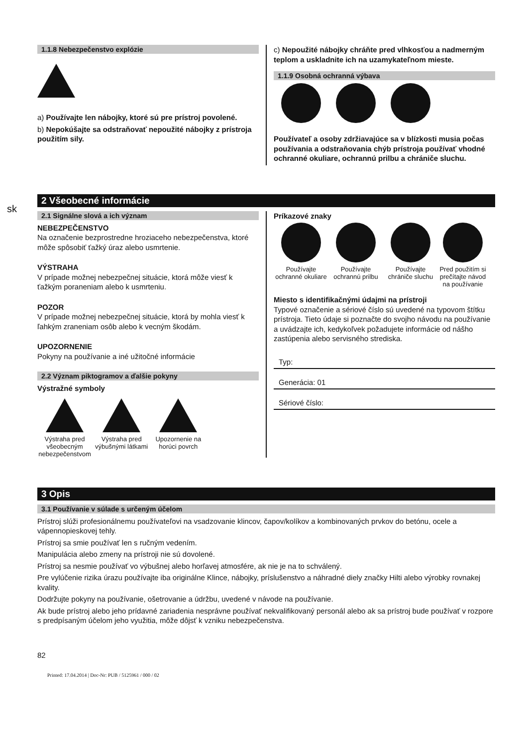sk
1.1.8 Nebezpečenstvo explózie
a) Používajte len nábojky, ktoré sú pre prístroj povolené.
b) Nepokúšajte sa odstraňovať nepoužité nábojky z prístroja použitím sily.
c) Nepoužité nábojky chráňte pred vlhkosťou a nadmerným teplom a uskladnite ich na uzamykateľnom mieste.
1.1.9 Osobná ochranná výbava
Používateľ a osoby zdržiavajúce sa v blízkosti musia počas používania a odstraňovania chýb prístroja používať vhodné ochranné okuliare, ochrannú prilbu a chrániče sluchu.
2 Všeobecné informácie
2.1 Signálne slová a ich význam
NEBEZPEČENSTVO
Na označenie bezprostredne hroziaceho nebezpečenstva, ktoré môže spôsobiť ťažký úraz alebo usmrtenie.
VÝSTRAHA
V prípade možnej nebezpečnej situácie, ktorá môže viesť k ťažkým poraneniam alebo k usmrteniu.
POZOR
V prípade možnej nebezpečnej situácie, ktorá by mohla viesť k ľahkým zraneniam osôb alebo k vecným škodám.
UPOZORNENIE
Pokyny na používanie a iné užitočné informácie
2.2 Význam piktogramov a ďalšie pokyny
Výstražné symboly
Výstraha pred všeobecným nebezpečenstvom Výstraha pred výbušnými látkami Upozornenie na horúci povrch
Príkazové znaky
Používajte ochranné okuliare Používajte ochrannú prilbu Používajte chrániče sluchu Pred použitím si prečítajte návod na používanie
Miesto s identifikačnými údajmi na prístroji
Typové označenie a sériové číslo sú uvedené na typovom štítku prístroja. Tieto údaje si poznačte do svojho návodu na používanie a uvádzajte ich, kedykoľvek požadujete informácie od nášho zastúpenia alebo servisného strediska.
Typ:
Generácia: 01
Sériové číslo:
3 Opis
3.1 Používanie v súlade s určeným účelom
Prístroj slúži profesionálnemu používateľovi na vsadzovanie klincov, čapov/kolíkov a kombinovaných prvkov do betónu, ocele a vápennopieskovej tehly.
Prístroj sa smie používať len s ručným vedením.
Manipulácia alebo zmeny na prístroji nie sú dovolené.
Prístroj sa nesmie používať vo výbušnej alebo horľavej atmosfére, ak nie je na to schválený.
Pre vylúčenie rizika úrazu používajte iba originálne Klince, nábojky, príslušenstvo a náhradné diely značky Hilti alebo výrobky rovnakej kvality.
Dodržujte pokyny na používanie, ošetrovanie a údržbu, uvedené v návode na používanie.
Ak bude prístroj alebo jeho prídavné zariadenia nesprávne používať nekvalifikovaný personál alebo ak sa prístroj bude používať v rozpore s predpísaným účelom jeho využitia, môže dôjsť k vzniku nebezpečenstva.
82
Printed: 17.04.2014 | Doc-Nr: PUB / 5125961 / 000 / 02